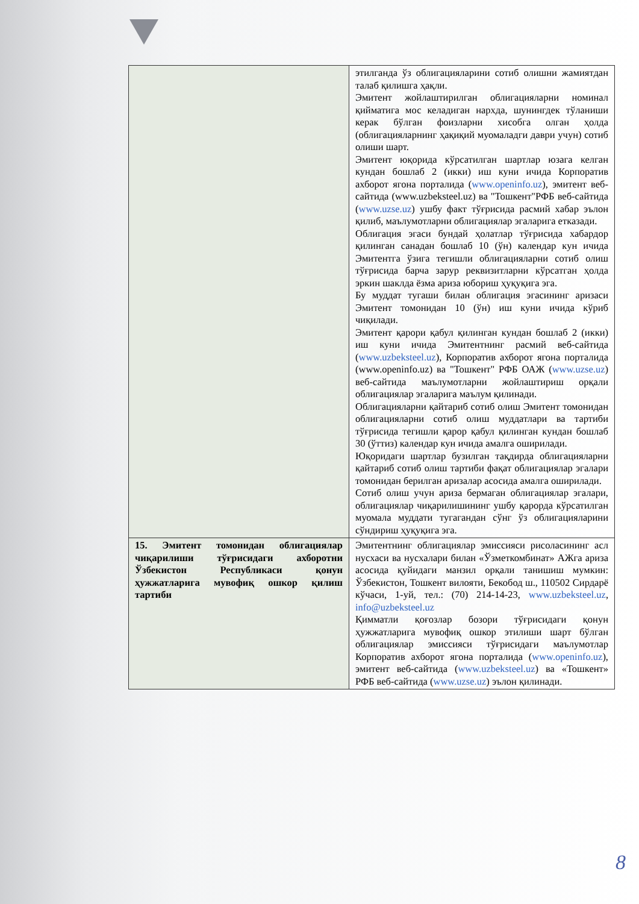| | этилганда ўз облигацияларини сотиб олишни жамиятдан талаб қилишга ҳақли. Эмитент жойлаштирилган облигацияларни номинал қийматига мос келадиган нархда, шунингдек тўланиши керак бўлган фоизларни хисобга олган ҳолда (облигацияларнинг ҳақиқий муомаладги даври учун) сотиб олиши шарт. Эмитент юқорида кўрсатилган шартлар юзага келган кундан бошлаб 2 (икки) иш куни ичида Корпоратив ахборот ягона порталида ( www.openinfo.uz ), эмитент веб-сайтида (www.uzbeksteel.uz) ва "Тошкент"РФБ веб-сайтида ( www.uzse.uz ) ушбу факт тўғрисида расмий хабар эълон қилиб, маълумотларни облигациялар эгаларига етказади. Облигация эгаси бундай ҳолатлар тўғрисида хабардор қилинган санадан бошлаб 10 (ўн) календар кун ичида Эмитентга ўзига тегишли облигацияларни сотиб олиш тўғрисида барча зарур реквизитларни кўрсатган ҳолда эркин шаклда ёзма ариза юбориш ҳуқуқига эга. Бу муддат тугаши билан облигация эгасининг аризаси Эмитент томонидан 10 (ўн) иш куни ичида кўриб чиқилади. Эмитент қарори қабул қилинган кундан бошлаб 2 (икки) иш куни ичида Эмитентнинг расмий веб-сайтида ( www.uzbeksteel.uz ), Корпоратив ахборот ягона порталида (www.openinfo.uz) ва "Тошкент" РФБ ОАЖ ( www.uzse.uz ) веб-сайтида маълумотларни жойлаштириш орқали облигациялар эгаларига маълум қилинади. Облигацияларни қайтариб сотиб олиш Эмитент томонидан облигацияларни сотиб олиш муддатлари ва тартиби тўғрисида тегишли қарор қабул қилинган кундан бошлаб 30 (ўттиз) календар кун ичида амалга оширилади. Юқоридаги шартлар бузилган тақдирда облигацияларни қайтариб сотиб олиш тартиби фақат облигациялар эгалари томонидан берилган аризалар асосида амалга оширилади. Сотиб олиш учун ариза бермаган облигациялар эгалари, облигациялар чиқарилишининг ушбу қарорда кўрсатилган муомала муддати тугагандан сўнг ўз облигацияларини сўндириш ҳуқуқига эга. |
| 15. Эмитент томонидан облигациялар чиқарилиши тўғрисидаги ахборотни Ўзбекистон Республикаси қонун ҳужжатларига мувофиқ ошкор қилиш тартиби | Эмитентнинг облигациялар эмиссияси рисоласининг асл нусхаси ва нусхалари билан «Ўзметкомбинат» АЖга ариза асосида қуйидаги манзил орқали танишиш мумкин: Ўзбекистон, Тошкент вилояти, Бекобод ш., 110502 Сирдарё кўчаси, 1-уй, тел.: (70) 214-14-23, www.uzbeksteel.uz , info@uzbeksteel.uz Қимматли қоғозлар бозори тўғрисидаги қонун ҳужжатларига мувофиқ ошкор этилиши шарт бўлган облигациялар эмиссияси тўғрисидаги маълумотлар Корпоратив ахборот ягона порталида ( www.openinfo.uz ), эмитент веб-сайтида ( www.uzbeksteel.uz ) ва «Тошкент» РФБ веб-сайтида ( www.uzse.uz ) эълон қилинади. |
8